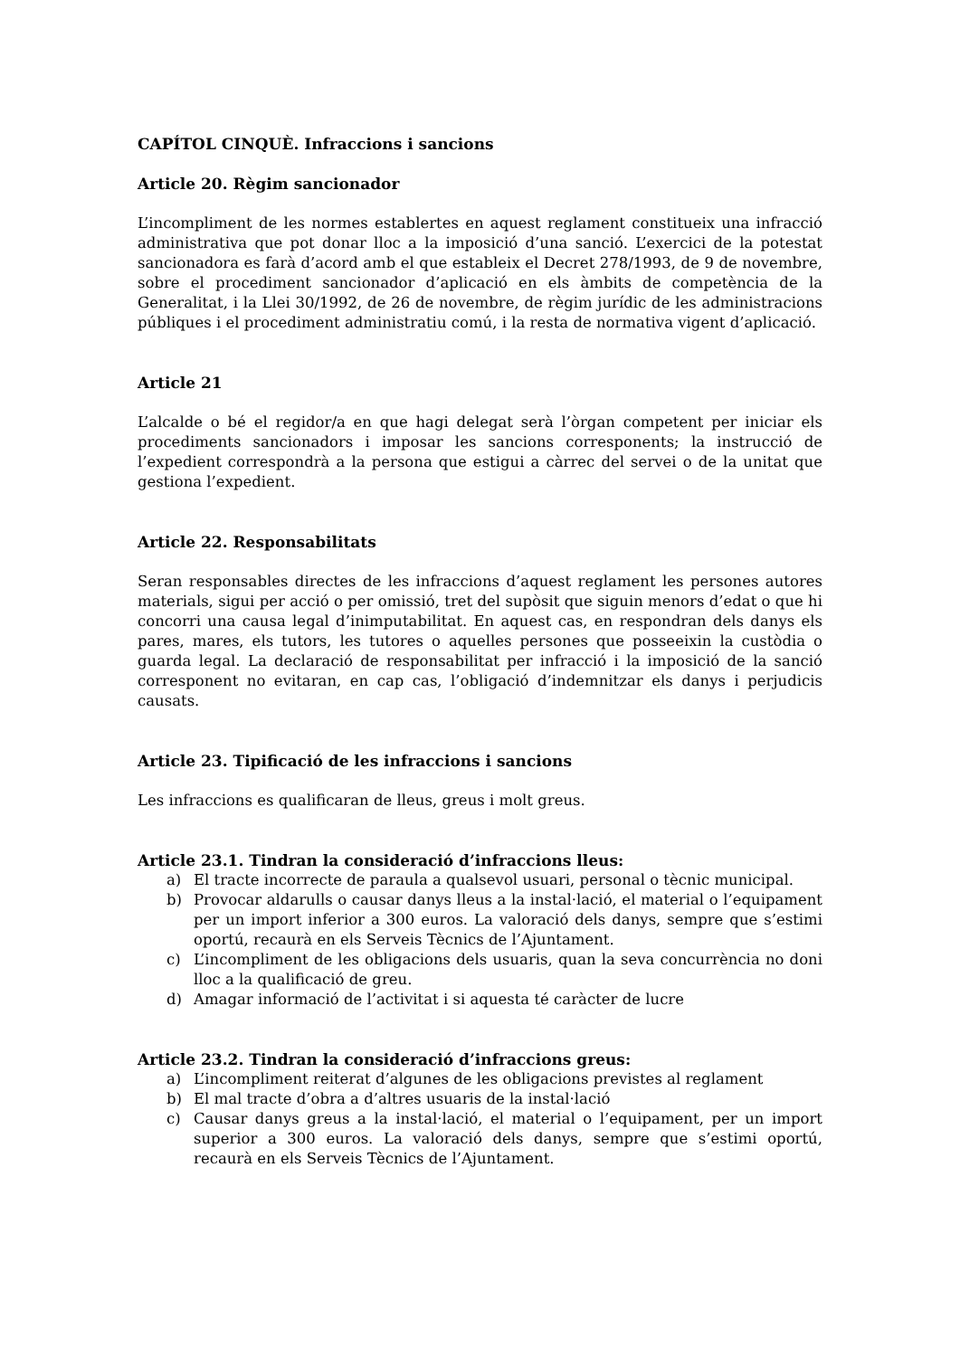CAPÍTOL CINQUÈ. Infraccions i sancions
Article 20. Règim sancionador
L’incompliment de les normes establertes en aquest reglament constitueix una infracció administrativa que pot donar lloc a la imposició d’una sanció. L’exercici de la potestat sancionadora es farà d’acord amb el que estableix el Decret 278/1993, de 9 de novembre, sobre el procediment sancionador d’aplicació en els àmbits de competència de la Generalitat, i la Llei 30/1992, de 26 de novembre, de règim jurídic de les administracions públiques i el procediment administratiu comú, i la resta de normativa vigent d’aplicació.
Article 21
L’alcalde o bé el regidor/a en que hagi delegat serà l’òrgan competent per iniciar els procediments sancionadors i imposar les sancions corresponents; la instrucció de l’expedient correspondrà a la persona que estigui a càrrec del servei o de la unitat que gestiona l’expedient.
Article 22. Responsabilitats
Seran responsables directes de les infraccions d’aquest reglament les persones autores materials, sigui per acció o per omissió, tret del supòsit que siguin menors d’edat o que hi concorri una causa legal d’inimputabilitat. En aquest cas, en respondran dels danys els pares, mares, els tutors, les tutores o aquelles persones que posseeixin la custòdia o guarda legal. La declaració de responsabilitat per infracció i la imposició de la sanció corresponent no evitaran, en cap cas, l’obligació d’indemnitzar els danys i perjudicis causats.
Article 23. Tipificació de les infraccions i sancions
Les infraccions es qualificaran de lleus, greus i molt greus.
Article 23.1. Tindran la consideració d’infraccions lleus:
a) El tracte incorrecte de paraula a qualsevol usuari, personal o tècnic municipal.
b) Provocar aldarulls o causar danys lleus a la instal·lació, el material o l’equipament per un import inferior a 300 euros. La valoració dels danys, sempre que s’estimi oportú, recaurà en els Serveis Tècnics de l’Ajuntament.
c) L’incompliment de les obligacions dels usuaris, quan la seva concurrència no doni lloc a la qualificació de greu.
d) Amagar informació de l’activitat i si aquesta té caràcter de lucre
Article 23.2. Tindran la consideració d’infraccions greus:
a) L’incompliment reiterat d’algunes de les obligacions previstes al reglament
b) El mal tracte d’obra a d’altres usuaris de la instal·lació
c) Causar danys greus a la instal·lació, el material o l’equipament, per un import superior a 300 euros. La valoració dels danys, sempre que s’estimi oportú, recaurà en els Serveis Tècnics de l’Ajuntament.